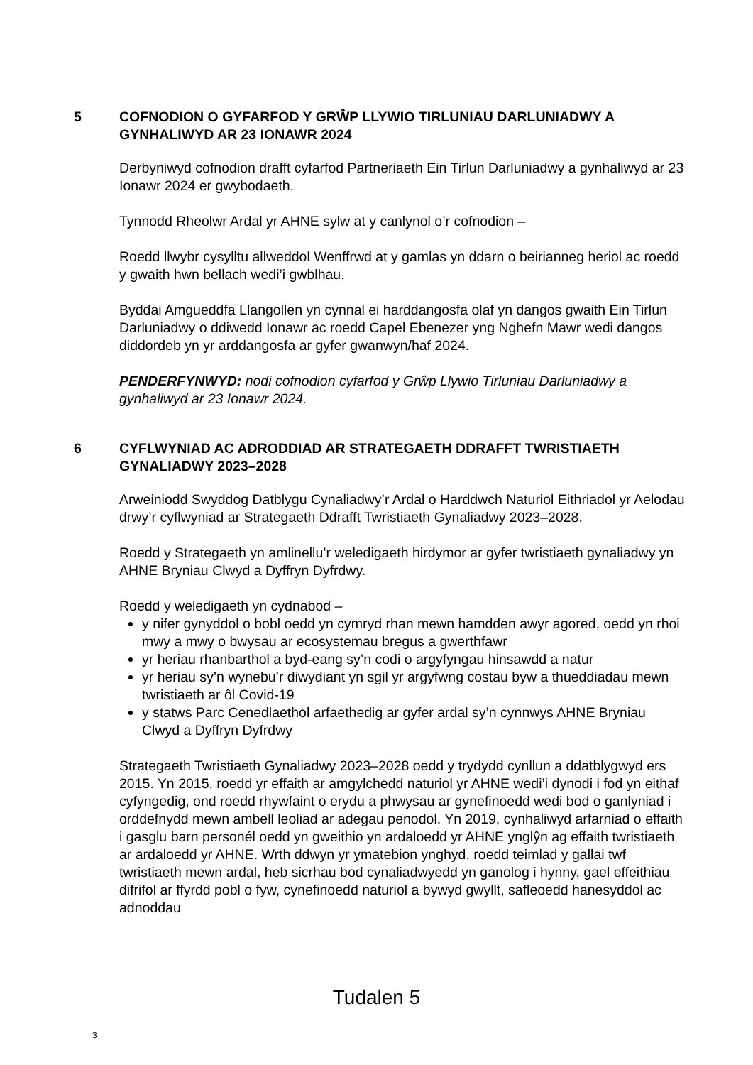5 COFNODION O GYFARFOD Y GRŴP LLYWIO TIRLUNIAU DARLUNIADWY A GYNHALIWYD AR 23 IONAWR 2024
Derbyniwyd cofnodion drafft cyfarfod Partneriaeth Ein Tirlun Darluniadwy a gynhaliwyd ar 23 Ionawr 2024 er gwybodaeth.
Tynnodd Rheolwr Ardal yr AHNE sylw at y canlynol o’r cofnodion –
Roedd llwybr cysylltu allweddol Wenffrwd at y gamlas yn ddarn o beirianneg heriol ac roedd y gwaith hwn bellach wedi’i gwblhau.
Byddai Amgueddfa Llangollen yn cynnal ei harddangosfa olaf yn dangos gwaith Ein Tirlun Darluniadwy o ddiwedd Ionawr ac roedd Capel Ebenezer yng Nghefn Mawr wedi dangos diddordeb yn yr arddangosfa ar gyfer gwanwyn/haf 2024.
PENDERFYNWYD: nodi cofnodion cyfarfod y Grŵp Llywio Tirluniau Darluniadwy a gynhaliwyd ar 23 Ionawr 2024.
6 CYFLWYNIAD AC ADRODDIAD AR STRATEGAETH DDRAFFT TWRISTIAETH GYNALIADWY 2023–2028
Arweiniodd Swyddog Datblygu Cynaliadwy’r Ardal o Harddwch Naturiol Eithriadol yr Aelodau drwy’r cyflwyniad ar Strategaeth Ddrafft Twristiaeth Gynaliadwy 2023–2028.
Roedd y Strategaeth yn amlinellu’r weledigaeth hirdymor ar gyfer twristiaeth gynaliadwy yn AHNE Bryniau Clwyd a Dyffryn Dyfrdwy.
Roedd y weledigaeth yn cydnabod –
y nifer gynyddol o bobl oedd yn cymryd rhan mewn hamdden awyr agored, oedd yn rhoi mwy a mwy o bwysau ar ecosystemau bregus a gwerthfawr
yr heriau rhanbarthol a byd-eang sy’n codi o argyfyngau hinsawdd a natur
yr heriau sy’n wynebu’r diwydiant yn sgil yr argyfwng costau byw a thueddiadau mewn twristiaeth ar ôl Covid-19
y statws Parc Cenedlaethol arfaethedig ar gyfer ardal sy’n cynnwys AHNE Bryniau Clwyd a Dyffryn Dyfrdwy
Strategaeth Twristiaeth Gynaliadwy 2023–2028 oedd y trydydd cynllun a ddatblygwyd ers 2015. Yn 2015, roedd yr effaith ar amgylchedd naturiol yr AHNE wedi’i dynodi i fod yn eithaf cyfyngedig, ond roedd rhywfaint o erydu a phwysau ar gynefinoedd wedi bod o ganlyniad i orddefnydd mewn ambell leoliad ar adegau penodol. Yn 2019, cynhaliwyd arfarniad o effaith i gasglu barn personél oedd yn gweithio yn ardaloedd yr AHNE ynglŷn ag effaith twristiaeth ar ardaloedd yr AHNE. Wrth ddwyn yr ymatebion ynghyd, roedd teimlad y gallai twf twristiaeth mewn ardal, heb sicrhau bod cynaliadwyedd yn ganolog i hynny, gael effeithiau difrifol ar ffyrdd pobl o fyw, cynefinoedd naturiol a bywyd gwyllt, safleoedd hanesyddol ac adnoddau
Tudalen 5
3